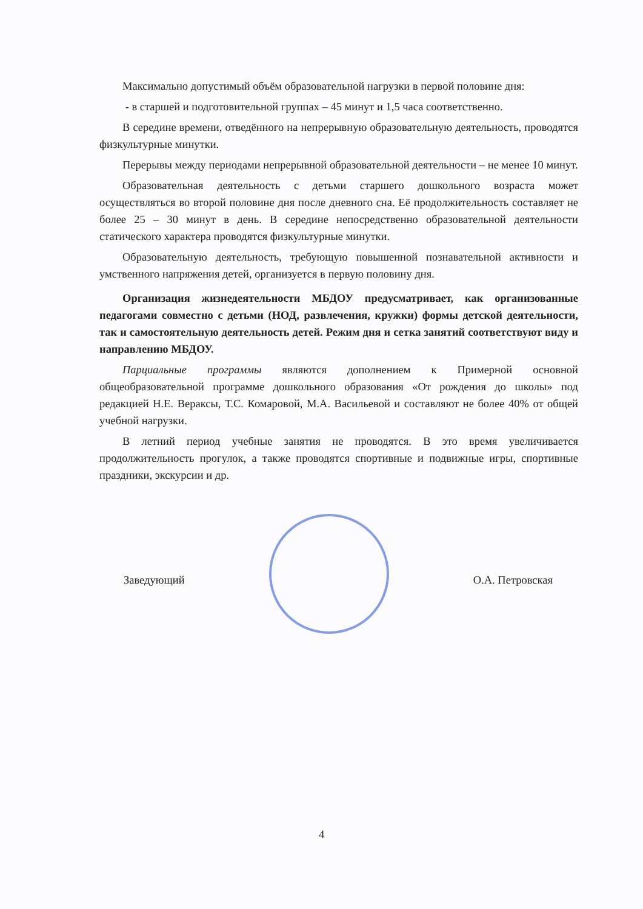Максимально допустимый объём образовательной нагрузки в первой половине дня:
- в старшей и подготовительной группах – 45 минут и 1,5 часа соответственно.
В середине времени, отведённого на непрерывную образовательную деятельность, проводятся физкультурные минутки.
Перерывы между периодами непрерывной образовательной деятельности – не менее 10 минут.
Образовательная деятельность с детьми старшего дошкольного возраста может осуществляться во второй половине дня после дневного сна. Её продолжительность составляет не более 25 – 30 минут в день. В середине непосредственно образовательной деятельности статического характера проводятся физкультурные минутки.
Образовательную деятельность, требующую повышенной познавательной активности и умственного напряжения детей, организуется в первую половину дня.
Организация жизнедеятельности МБДОУ предусматривает, как организованные педагогами совместно с детьми (НОД, развлечения, кружки) формы детской деятельности, так и самостоятельную деятельность детей. Режим дня и сетка занятий соответствуют виду и направлению МБДОУ.
Парциальные программы являются дополнением к Примерной основной общеобразовательной программе дошкольного образования «От рождения до школы» под редакцией Н.Е. Вераксы, Т.С. Комаровой, М.А. Васильевой и составляют не более 40% от общей учебной нагрузки.
В летний период учебные занятия не проводятся. В это время увеличивается продолжительность прогулок, а также проводятся спортивные и подвижные игры, спортивные праздники, экскурсии и др.
Заведующий О.А. Петровская
4